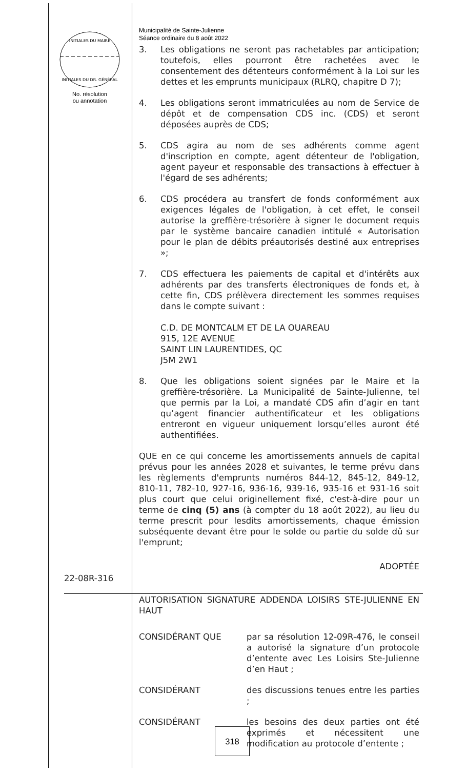INITIALES DU MAIRE
INITIALES DU DR. GÉNÉRAL
No. résolution
ou annotation
22-08R-316
Municipalité de Sainte-Julienne
Séance ordinaire du 8 août 2022
3. Les obligations ne seront pas rachetables par anticipation; toutefois, elles pourront être rachetées avec le consentement des détenteurs conformément à la Loi sur les dettes et les emprunts municipaux (RLRQ, chapitre D 7);
4. Les obligations seront immatriculées au nom de Service de dépôt et de compensation CDS inc. (CDS) et seront déposées auprès de CDS;
5. CDS agira au nom de ses adhérents comme agent d'inscription en compte, agent détenteur de l'obligation, agent payeur et responsable des transactions à effectuer à l'égard de ses adhérents;
6. CDS procédera au transfert de fonds conformément aux exigences légales de l'obligation, à cet effet, le conseil autorise la greffière-trésorière à signer le document requis par le système bancaire canadien intitulé « Autorisation pour le plan de débits préautorisés destiné aux entreprises »;
7. CDS effectuera les paiements de capital et d'intérêts aux adhérents par des transferts électroniques de fonds et, à cette fin, CDS prélèvera directement les sommes requises dans le compte suivant :
C.D. DE MONTCALM ET DE LA OUAREAU
915, 12E AVENUE
SAINT LIN LAURENTIDES, QC
J5M 2W1
8. Que les obligations soient signées par le Maire et la greffière-trésorière. La Municipalité de Sainte-Julienne, tel que permis par la Loi, a mandaté CDS afin d’agir en tant qu’agent financier authentificateur et les obligations entreront en vigueur uniquement lorsqu’elles auront été authentifiées.
QUE en ce qui concerne les amortissements annuels de capital prévus pour les années 2028 et suivantes, le terme prévu dans les règlements d'emprunts numéros 844-12, 845-12, 849-12, 810-11, 782-10, 927-16, 936-16, 939-16, 935-16 et 931-16 soit plus court que celui originellement fixé, c'est-à-dire pour un terme de cinq (5) ans (à compter du 18 août 2022), au lieu du terme prescrit pour lesdits amortissements, chaque émission subséquente devant être pour le solde ou partie du solde dû sur l'emprunt;
ADOPTÉE
AUTORISATION SIGNATURE ADDENDA LOISIRS STE-JULIENNE EN HAUT
CONSIDÉRANT QUE par sa résolution 12-09R-476, le conseil a autorisé la signature d’un protocole d’entente avec Les Loisirs Ste-Julienne d’en Haut ;
CONSIDÉRANT des discussions tenues entre les parties ;
CONSIDÉRANT les besoins des deux parties ont été exprimés et nécessitent une modification au protocole d’entente ;
318